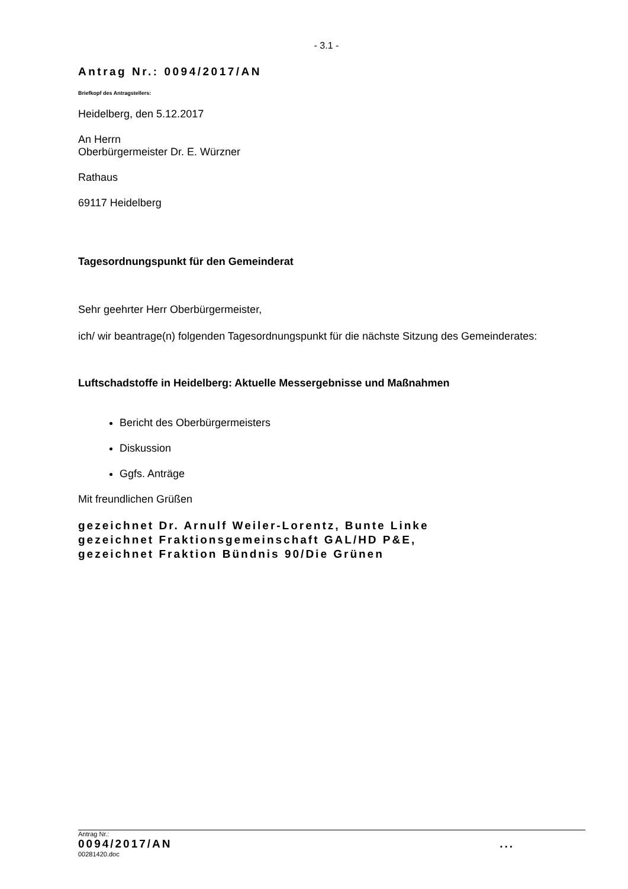- 3.1 -
Antrag Nr.: 0094/2017/AN
Briefkopf des Antragstellers:
Heidelberg, den 5.12.2017
An Herrn
Oberbürgermeister Dr. E. Würzner
Rathaus
69117 Heidelberg
Tagesordnungspunkt für den Gemeinderat
Sehr geehrter Herr Oberbürgermeister,
ich/ wir beantrage(n) folgenden Tagesordnungspunkt für die nächste Sitzung des Gemeinderates:
Luftschadstoffe in Heidelberg: Aktuelle Messergebnisse und Maßnahmen
Bericht des Oberbürgermeisters
Diskussion
Ggfs. Anträge
Mit freundlichen Grüßen
gezeichnet Dr. Arnulf Weiler-Lorentz, Bunte Linke
gezeichnet Fraktionsgemeinschaft GAL/HD P&E,
gezeichnet Fraktion Bündnis 90/Die Grünen
Antrag Nr.:
0094/2017/AN ...
00281420.doc